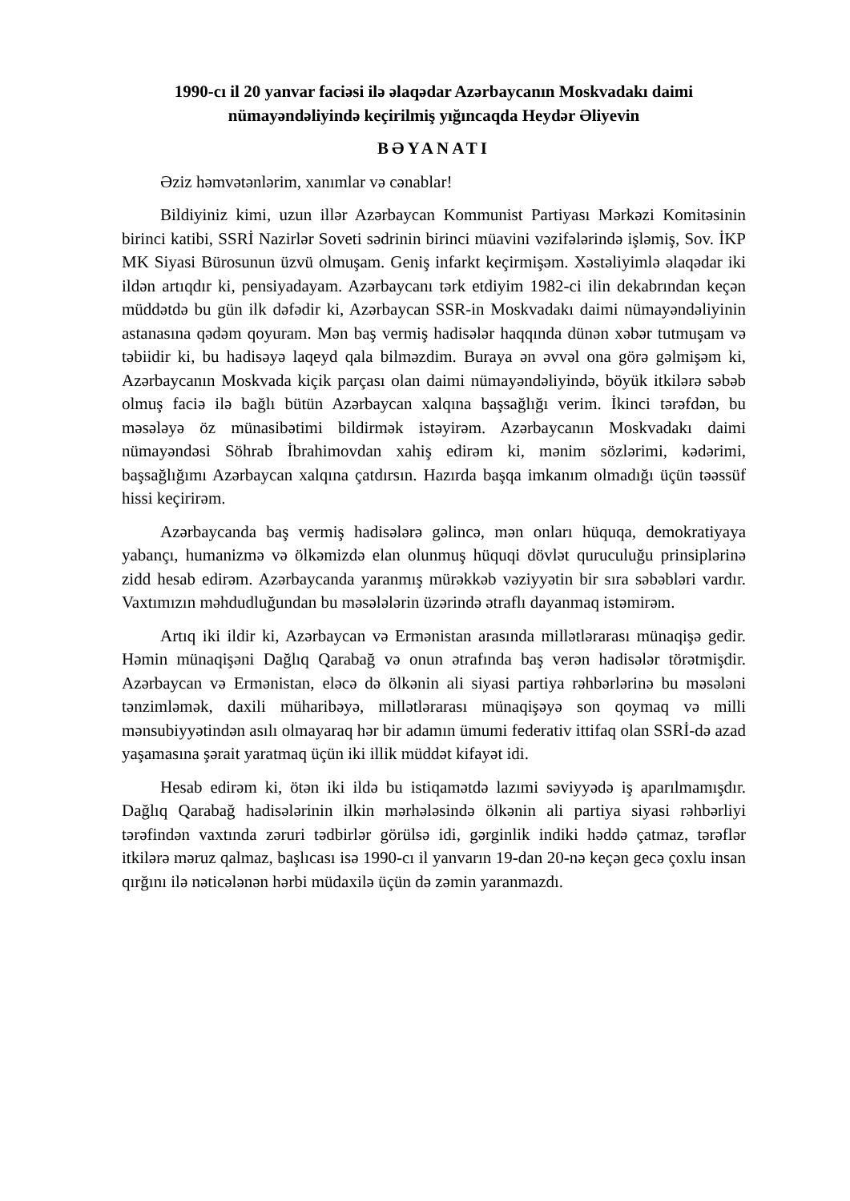1990-cı il 20 yanvar faciəsi ilə əlaqədar Azərbaycanın Moskvadakı daimi nümayəndəliyində keçirilmiş yığıncaqda Heydər Əliyevin
BƏYANATI
Əziz həmvətənlərim, xanımlar və cənablar!
Bildiyiniz kimi, uzun illər Azərbaycan Kommunist Partiyası Mərkəzi Komitəsinin birinci katibi, SSRİ Nazirlər Soveti sədrinin birinci müavini vəzifələrində işləmiş, Sov. İKP MK Siyasi Bürosunun üzvü olmuşam. Geniş infarkt keçirmişəm. Xəstəliyimlə əlaqədar iki ildən artıqdır ki, pensiyadayam. Azərbaycanı tərk etdiyim 1982-ci ilin dekabrından keçən müddətdə bu gün ilk dəfədir ki, Azərbaycan SSR-in Moskvadakı daimi nümayəndəliyinin astanasına qədəm qoyuram. Mən baş vermiş hadisələr haqqında dünən xəbər tutmuşam və təbiidir ki, bu hadisəyə laqeyd qala bilməzdim. Buraya ən əvvəl ona görə gəlmişəm ki, Azərbaycanın Moskvada kiçik parçası olan daimi nümayəndəliyində, böyük itkilərə səbəb olmuş faciə ilə bağlı bütün Azərbaycan xalqına başsağlığı verim. İkinci tərəfdən, bu məsələyə öz münasibətimi bildirmək istəyirəm. Azərbaycanın Moskvadakı daimi nümayəndəsi Söhrab İbrahimovdan xahiş edirəm ki, mənim sözlərimi, kədərimi, başsağlığımı Azərbaycan xalqına çatdırsın. Hazırda başqa imkanım olmadığı üçün təəssüf hissi keçirirəm.
Azərbaycanda baş vermiş hadisələrə gəlincə, mən onları hüquqa, demokratiyaya yabançı, humanizmə və ölkəmizdə elan olunmuş hüquqi dövlət quruculuğu prinsiplərinə zidd hesab edirəm. Azərbaycanda yaranmış mürəkkəb vəziyyətin bir sıra səbəbləri vardır. Vaxtımızın məhdudluğundan bu məsələlərin üzərində ətraflı dayanmaq istəmirəm.
Artıq iki ildir ki, Azərbaycan və Ermənistan arasında millətlərarası münaqişə gedir. Həmin münaqişəni Dağlıq Qarabağ və onun ətrafında baş verən hadisələr törətmişdir. Azərbaycan və Ermənistan, eləcə də ölkənin ali siyasi partiya rəhbərlərinə bu məsələni tənzimləmək, daxili müharibəyə, millətlərarası münaqişəyə son qoymaq və milli mənsubiyyətindən asılı olmayaraq hər bir adamın ümumi federativ ittifaq olan SSRİ-də azad yaşamasına şərait yaratmaq üçün iki illik müddət kifayət idi.
Hesab edirəm ki, ötən iki ildə bu istiqamətdə lazımi səviyyədə iş aparılmamışdır. Dağlıq Qarabağ hadisələrinin ilkin mərhələsində ölkənin ali partiya siyasi rəhbərliyi tərəfindən vaxtında zəruri tədbirlər görülsə idi, gərginlik indiki həddə çatmaz, tərəflər itkilərə məruz qalmaz, başlıcası isə 1990-cı il yanvarın 19-dan 20-nə keçən gecə çoxlu insan qırğını ilə nəticələnən hərbi müdaxilə üçün də zəmin yaranmazdı.